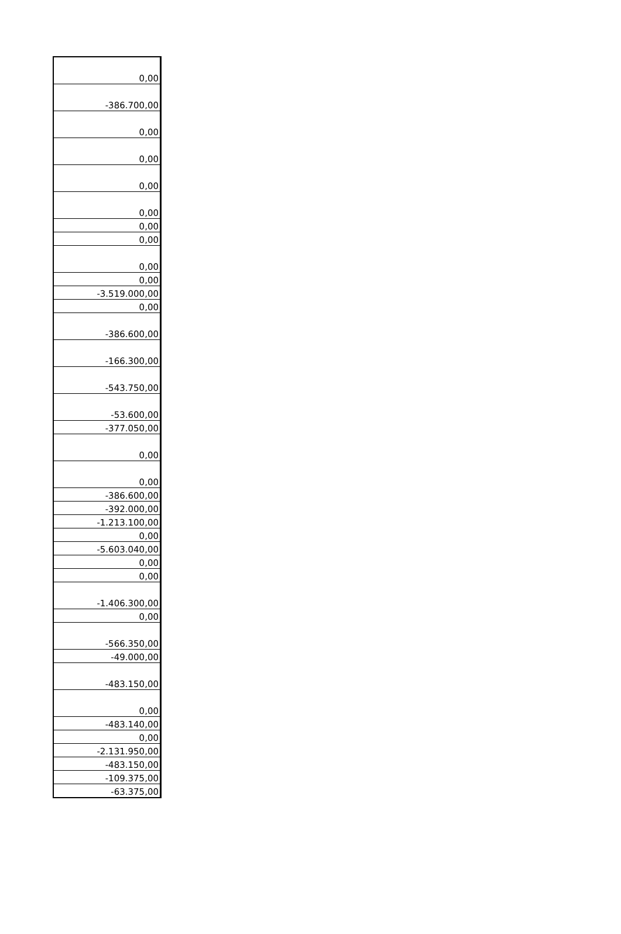| 0,00 |
| -386.700,00 |
| 0,00 |
| 0,00 |
| 0,00 |
| 0,00 |
| 0,00 |
| 0,00 |
| 0,00 |
| 0,00 |
| -3.519.000,00 |
| 0,00 |
| -386.600,00 |
| -166.300,00 |
| -543.750,00 |
| -53.600,00 |
| -377.050,00 |
| 0,00 |
| 0,00 |
| -386.600,00 |
| -392.000,00 |
| -1.213.100,00 |
| 0,00 |
| -5.603.040,00 |
| 0,00 |
| 0,00 |
| -1.406.300,00 |
| 0,00 |
| -566.350,00 |
| -49.000,00 |
| -483.150,00 |
| 0,00 |
| -483.140,00 |
| 0,00 |
| -2.131.950,00 |
| -483.150,00 |
| -109.375,00 |
| -63.375,00 |